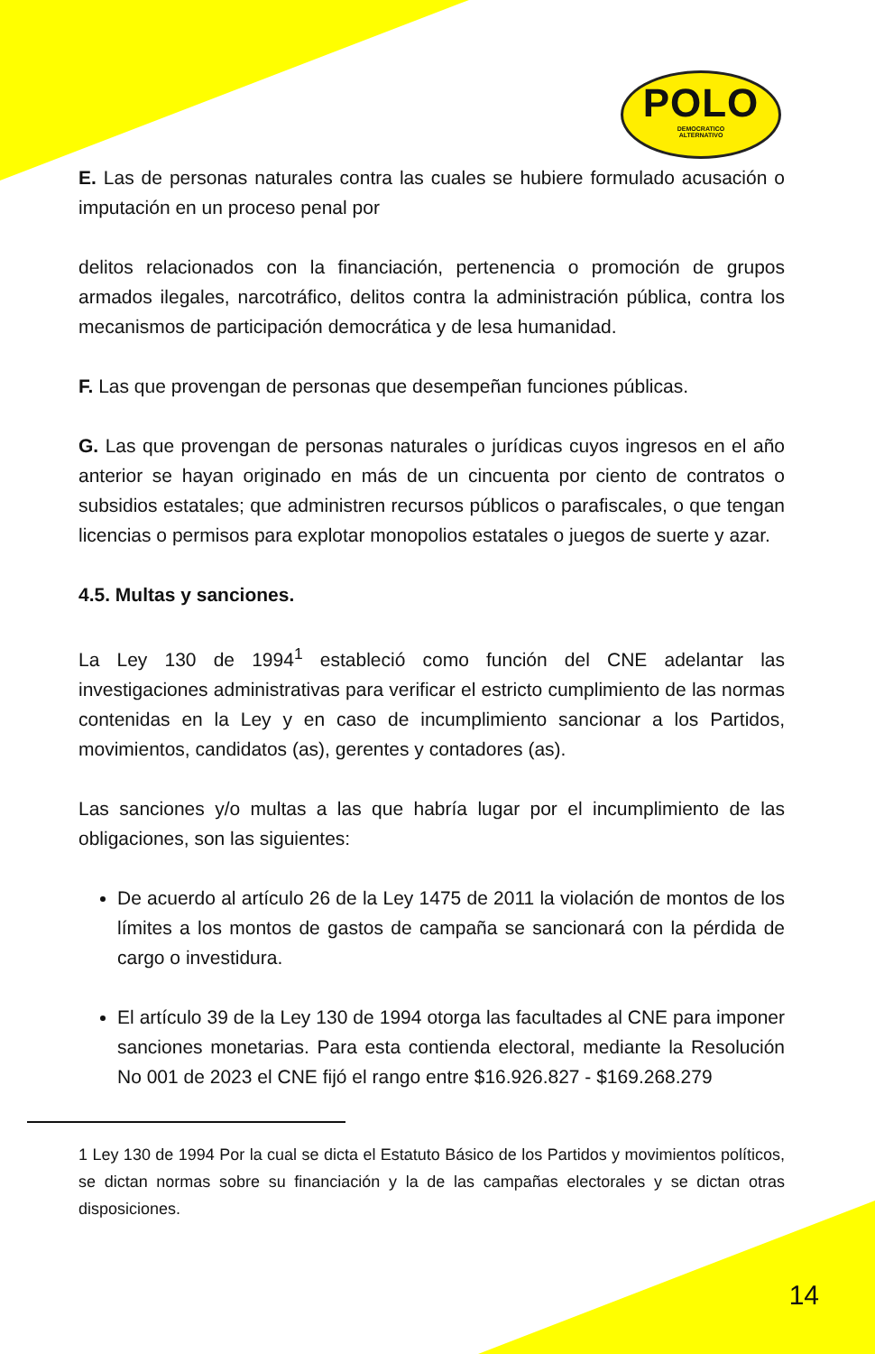POLO
DEMOCRATICO
ALTERNATIVO
E. Las de personas naturales contra las cuales se hubiere formulado acusación o imputación en un proceso penal por
delitos relacionados con la financiación, pertenencia o promoción de grupos armados ilegales, narcotráfico, delitos contra la administración pública, contra los mecanismos de participación democrática y de lesa humanidad.
F. Las que provengan de personas que desempeñan funciones públicas.
G. Las que provengan de personas naturales o jurídicas cuyos ingresos en el año anterior se hayan originado en más de un cincuenta por ciento de contratos o subsidios estatales; que administren recursos públicos o parafiscales, o que tengan licencias o permisos para explotar monopolios estatales o juegos de suerte y azar.
4.5. Multas y sanciones.
La Ley 130 de 1994<sup>1</sup> estableció como función del CNE adelantar las investigaciones administrativas para verificar el estricto cumplimiento de las normas contenidas en la Ley y en caso de incumplimiento sancionar a los Partidos, movimientos, candidatos (as), gerentes y contadores (as).
Las sanciones y/o multas a las que habría lugar por el incumplimiento de las obligaciones, son las siguientes:
De acuerdo al artículo 26 de la Ley 1475 de 2011 la violación de montos de los límites a los montos de gastos de campaña se sancionará con la pérdida de cargo o investidura.
El artículo 39 de la Ley 130 de 1994 otorga las facultades al CNE para imponer sanciones monetarias. Para esta contienda electoral, mediante la Resolución No 001 de 2023 el CNE fijó el rango entre $16.926.827 - $169.268.279
1 Ley 130 de 1994 Por la cual se dicta el Estatuto Básico de los Partidos y movimientos políticos, se dictan normas sobre su financiación y la de las campañas electorales y se dictan otras disposiciones.
14